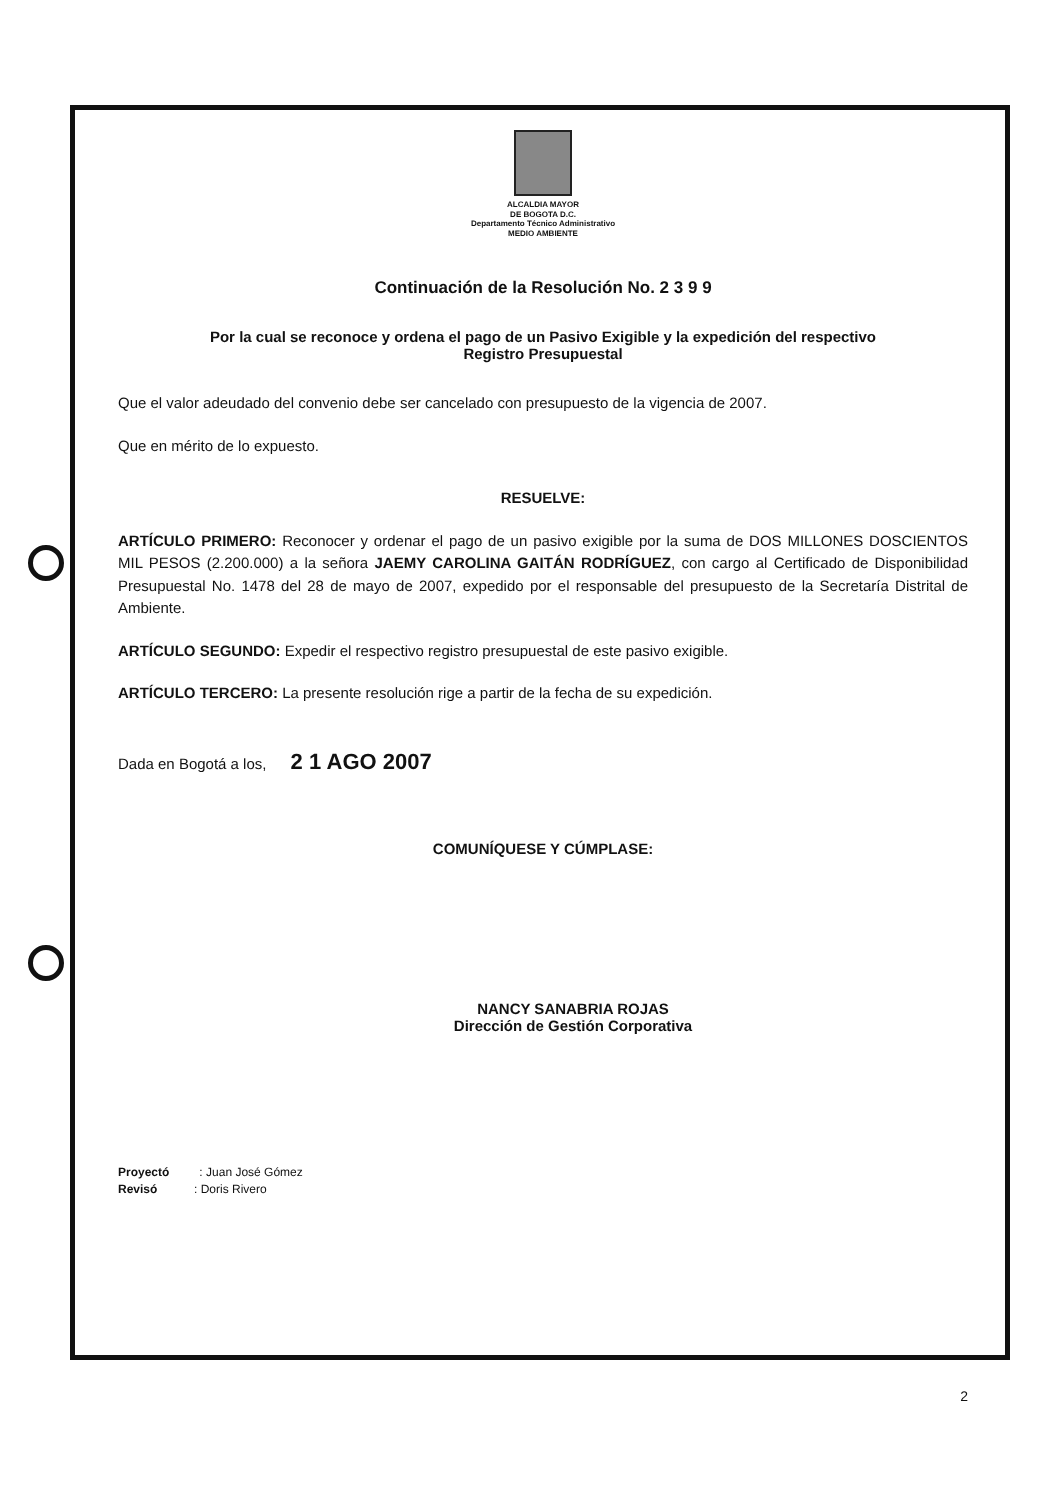ALCALDIA MAYOR
DE BOGOTA D.C.
Departamento Técnico Administrativo
MEDIO AMBIENTE
Continuación de la Resolución No. 2 3 9 9
Por la cual se reconoce y ordena el pago de un Pasivo Exigible y la expedición del respectivo
Registro Presupuestal
Que el valor adeudado del convenio debe ser cancelado con presupuesto de la vigencia de 2007.
Que en mérito de lo expuesto.
RESUELVE:
ARTÍCULO PRIMERO: Reconocer y ordenar el pago de un pasivo exigible por la suma de DOS MILLONES DOSCIENTOS MIL PESOS (2.200.000) a la señora JAEMY CAROLINA GAITÁN RODRÍGUEZ, con cargo al Certificado de Disponibilidad Presupuestal No. 1478 del 28 de mayo de 2007, expedido por el responsable del presupuesto de la Secretaría Distrital de Ambiente.
ARTÍCULO SEGUNDO: Expedir el respectivo registro presupuestal de este pasivo exigible.
ARTÍCULO TERCERO: La presente resolución rige a partir de la fecha de su expedición.
Dada en Bogotá a los, 2 1 AGO 2007
COMUNÍQUESE Y CÚMPLASE:
NANCY SANABRIA ROJAS
Dirección de Gestión Corporativa
Proyectó : Juan José Gómez
Revisó : Doris Rivero
2